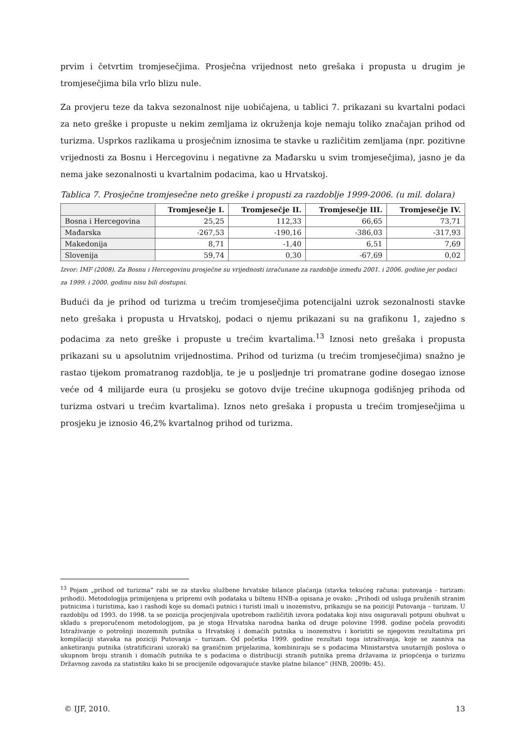prvim i četvrtim tromjesečjima. Prosječna vrijednost neto grešaka i propusta u drugim je tromjesečjima bila vrlo blizu nule.
Za provjeru teze da takva sezonalnost nije uobičajena, u tablici 7. prikazani su kvartalni podaci za neto greške i propuste u nekim zemljama iz okruženja koje nemaju toliko značajan prihod od turizma. Usprkos razlikama u prosječnim iznosima te stavke u različitim zemljama (npr. pozitivne vrijednosti za Bosnu i Hercegovinu i negativne za Mađarsku u svim tromjesečjima), jasno je da nema jake sezonalnosti u kvartalnim podacima, kao u Hrvatskoj.
Tablica 7. Prosječne tromjesečne neto greške i propusti za razdoblje 1999-2006. (u mil. dolara)
| | Tromjesečje I. | Tromjesečje II. | Tromjesečje III. | Tromjesečje IV. |
| --- | --- | --- | --- | --- |
| Bosna i Hercegovina | 25,25 | 112,33 | 66,65 | 73,71 |
| Mađarska | -267,53 | -190,16 | -386,03 | -317,93 |
| Makedonija | 8,71 | -1,40 | 6,51 | 7,69 |
| Slovenija | 59,74 | 0,30 | -67,69 | 0,02 |
Izvor: IMF (2008). Za Bosnu i Hercegovinu prosječne su vrijednosti izračunane za razdoblje između 2001. i 2006. godine jer podaci za 1999. i 2000. godinu nisu bili dostupni.
Budući da je prihod od turizma u trećim tromjesečjima potencijalni uzrok sezonalnosti stavke neto grešaka i propusta u Hrvatskoj, podaci o njemu prikazani su na grafikonu 1, zajedno s podacima za neto greške i propuste u trećim kvartalima.<sup>13</sup> Iznosi neto grešaka i propusta prikazani su u apsolutnim vrijednostima. Prihod od turizma (u trećim tromjesečjima) snažno je rastao tijekom promatranog razdoblja, te je u posljednje tri promatrane godine dosegao iznose veće od 4 milijarde eura (u prosjeku se gotovo dvije trećine ukupnoga godišnjeg prihoda od turizma ostvari u trećim kvartalima). Iznos neto grešaka i propusta u trećim tromjesečjima u prosjeku je iznosio 46,2% kvartalnog prihod od turizma.
<sup>13</sup> Pojam „prihod od turizma“ rabi se za stavku službene hrvatske bilance plaćanja (stavka tekućeg računa: putovanja - turizam: prihodi). Metodologija primijenjena u pripremi ovih podataka u biltenu HNB-a opisana je ovako: „Prihodi od usluga pruženih stranim putnicima i turistima, kao i rashodi koje su domaći putnici i turisti imali u inozemstvu, prikazuju se na poziciji Putovanja – turizam. U razdoblju od 1993. do 1998. ta se pozicija procjenjivala upotrebom različitih izvora podataka koji nisu osiguravali potpuni obuhvat u skladu s preporučenom metodologijom, pa je stoga Hrvatska narodna banka od druge polovine 1998. godine počela provoditi Istraživanje o potrošnji inozemnih putnika u Hrvatskoj i domaćih putnika u inozemstvu i koristiti se njegovim rezultatima pri kompilaciji stavaka na poziciji Putovanja – turizam. Od početka 1999. godine rezultati toga istraživanja, koje se zasniva na anketiranju putnika (stratificirani uzorak) na graničnim prijelazima, kombiniraju se s podacima Ministarstva unutarnjih poslova o ukupnom broju stranih i domaćih putnika te s podacima o distribuciji stranih putnika prema državama iz priopćenja o turizmu Državnog zavoda za statistiku kako bi se procijenile odgovarajuće stavke platne bilance” (HNB, 2009b: 45).
© IJF, 2010. 13